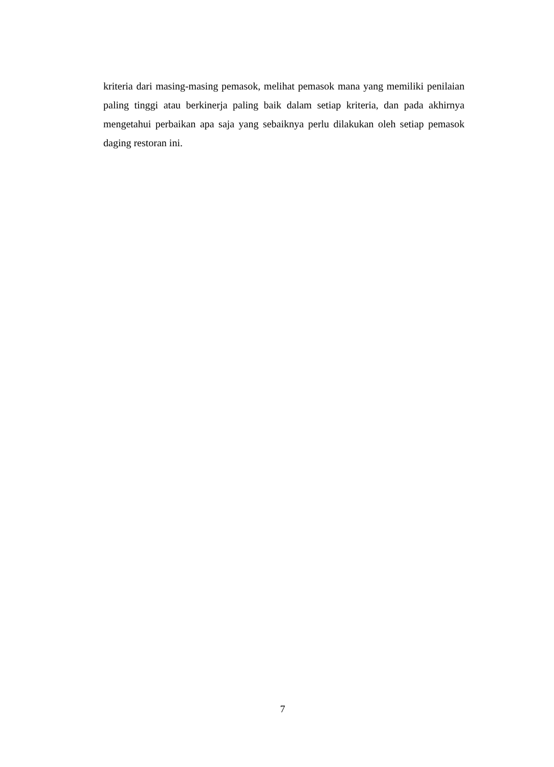kriteria dari masing-masing pemasok, melihat pemasok mana yang memiliki penilaian paling tinggi atau berkinerja paling baik dalam setiap kriteria, dan pada akhirnya mengetahui perbaikan apa saja yang sebaiknya perlu dilakukan oleh setiap pemasok daging restoran ini.
7